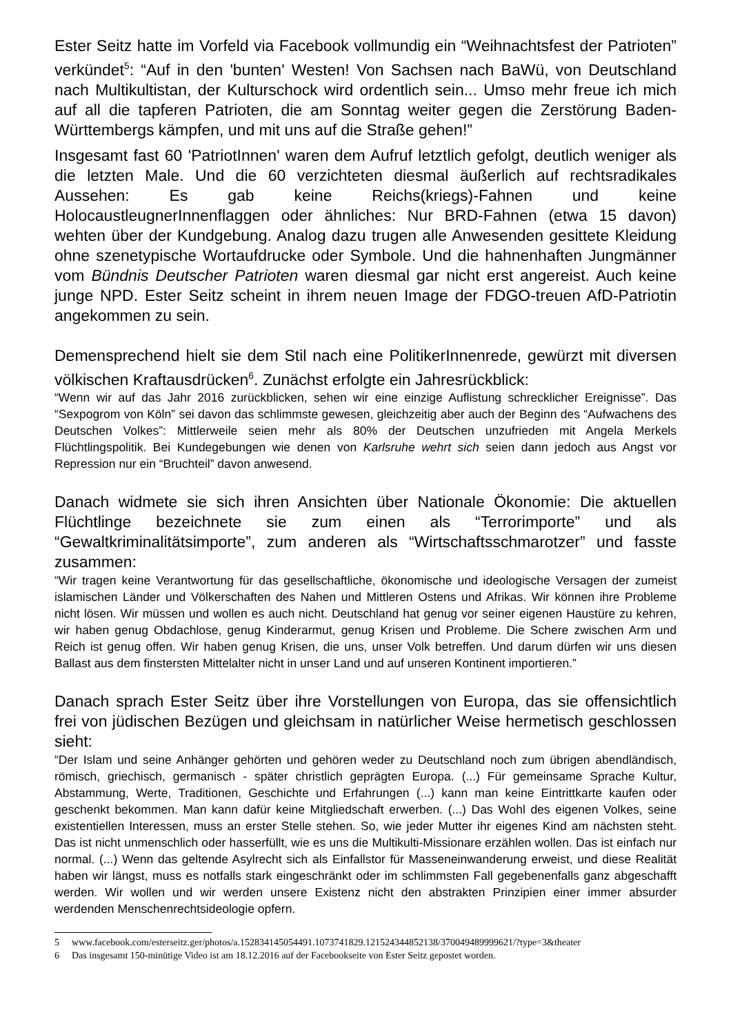Ester Seitz hatte im Vorfeld via Facebook vollmundig ein “Weihnachtsfest der Patrioten” verkündet<sup>5</sup>: “Auf in den 'bunten' Westen! Von Sachsen nach BaWü, von Deutschland nach Multikultistan, der Kulturschock wird ordentlich sein... Umso mehr freue ich mich auf all die tapferen Patrioten, die am Sonntag weiter gegen die Zerstörung Baden-Württembergs kämpfen, und mit uns auf die Straße gehen!”
Insgesamt fast 60 'PatriotInnen' waren dem Aufruf letztlich gefolgt, deutlich weniger als die letzten Male. Und die 60 verzichteten diesmal äußerlich auf rechtsradikales Aussehen: Es gab keine Reichs(kriegs)-Fahnen und keine HolocaustleugnerInnenflaggen oder ähnliches: Nur BRD-Fahnen (etwa 15 davon) wehten über der Kundgebung. Analog dazu trugen alle Anwesenden gesittete Kleidung ohne szenetypische Wortaufdrucke oder Symbole. Und die hahnenhaften Jungmänner vom Bündnis Deutscher Patrioten waren diesmal gar nicht erst angereist. Auch keine junge NPD. Ester Seitz scheint in ihrem neuen Image der FDGO-treuen AfD-Patriotin angekommen zu sein.
Demensprechend hielt sie dem Stil nach eine PolitikerInnenrede, gewürzt mit diversen völkischen Kraftausdrücken<sup>6</sup>. Zunächst erfolgte ein Jahresrückblick:
“Wenn wir auf das Jahr 2016 zurückblicken, sehen wir eine einzige Auflistung schrecklicher Ereignisse”. Das “Sexpogrom von Köln” sei davon das schlimmste gewesen, gleichzeitig aber auch der Beginn des “Aufwachens des Deutschen Volkes”: Mittlerweile seien mehr als 80% der Deutschen unzufrieden mit Angela Merkels Flüchtlingspolitik. Bei Kundegebungen wie denen von Karlsruhe wehrt sich seien dann jedoch aus Angst vor Repression nur ein “Bruchteil” davon anwesend.
Danach widmete sie sich ihren Ansichten über Nationale Ökonomie: Die aktuellen Flüchtlinge bezeichnete sie zum einen als “Terrorimporte” und als “Gewaltkriminalitätsimporte”, zum anderen als “Wirtschaftsschmarotzer” und fasste zusammen:
“Wir tragen keine Verantwortung für das gesellschaftliche, ökonomische und ideologische Versagen der zumeist islamischen Länder und Völkerschaften des Nahen und Mittleren Ostens und Afrikas. Wir können ihre Probleme nicht lösen. Wir müssen und wollen es auch nicht. Deutschland hat genug vor seiner eigenen Haustüre zu kehren, wir haben genug Obdachlose, genug Kinderarmut, genug Krisen und Probleme. Die Schere zwischen Arm und Reich ist genug offen. Wir haben genug Krisen, die uns, unser Volk betreffen. Und darum dürfen wir uns diesen Ballast aus dem finstersten Mittelalter nicht in unser Land und auf unseren Kontinent importieren.”
Danach sprach Ester Seitz über ihre Vorstellungen von Europa, das sie offensichtlich frei von jüdischen Bezügen und gleichsam in natürlicher Weise hermetisch geschlossen sieht:
“Der Islam und seine Anhänger gehörten und gehören weder zu Deutschland noch zum übrigen abendländisch, römisch, griechisch, germanisch - später christlich geprägten Europa. (...) Für gemeinsame Sprache Kultur, Abstammung, Werte, Traditionen, Geschichte und Erfahrungen (...) kann man keine Eintrittkarte kaufen oder geschenkt bekommen. Man kann dafür keine Mitgliedschaft erwerben. (...) Das Wohl des eigenen Volkes, seine existentiellen Interessen, muss an erster Stelle stehen. So, wie jeder Mutter ihr eigenes Kind am nächsten steht. Das ist nicht unmenschlich oder hasserfüllt, wie es uns die Multikulti-Missionare erzählen wollen. Das ist einfach nur normal. (...) Wenn das geltende Asylrecht sich als Einfallstor für Masseneinwanderung erweist, und diese Realität haben wir längst, muss es notfalls stark eingeschränkt oder im schlimmsten Fall gegebenenfalls ganz abgeschafft werden. Wir wollen und wir werden unsere Existenz nicht den abstrakten Prinzipien einer immer absurder werdenden Menschenrechtsideologie opfern.
5 www.facebook.com/esterseitz.ger/photos/a.152834145054491.1073741829.121524344852138/370049489999621/?type=3&theater
6 Das insgesamt 150-minütige Video ist am 18.12.2016 auf der Facebookseite von Ester Seitz gepostet worden.